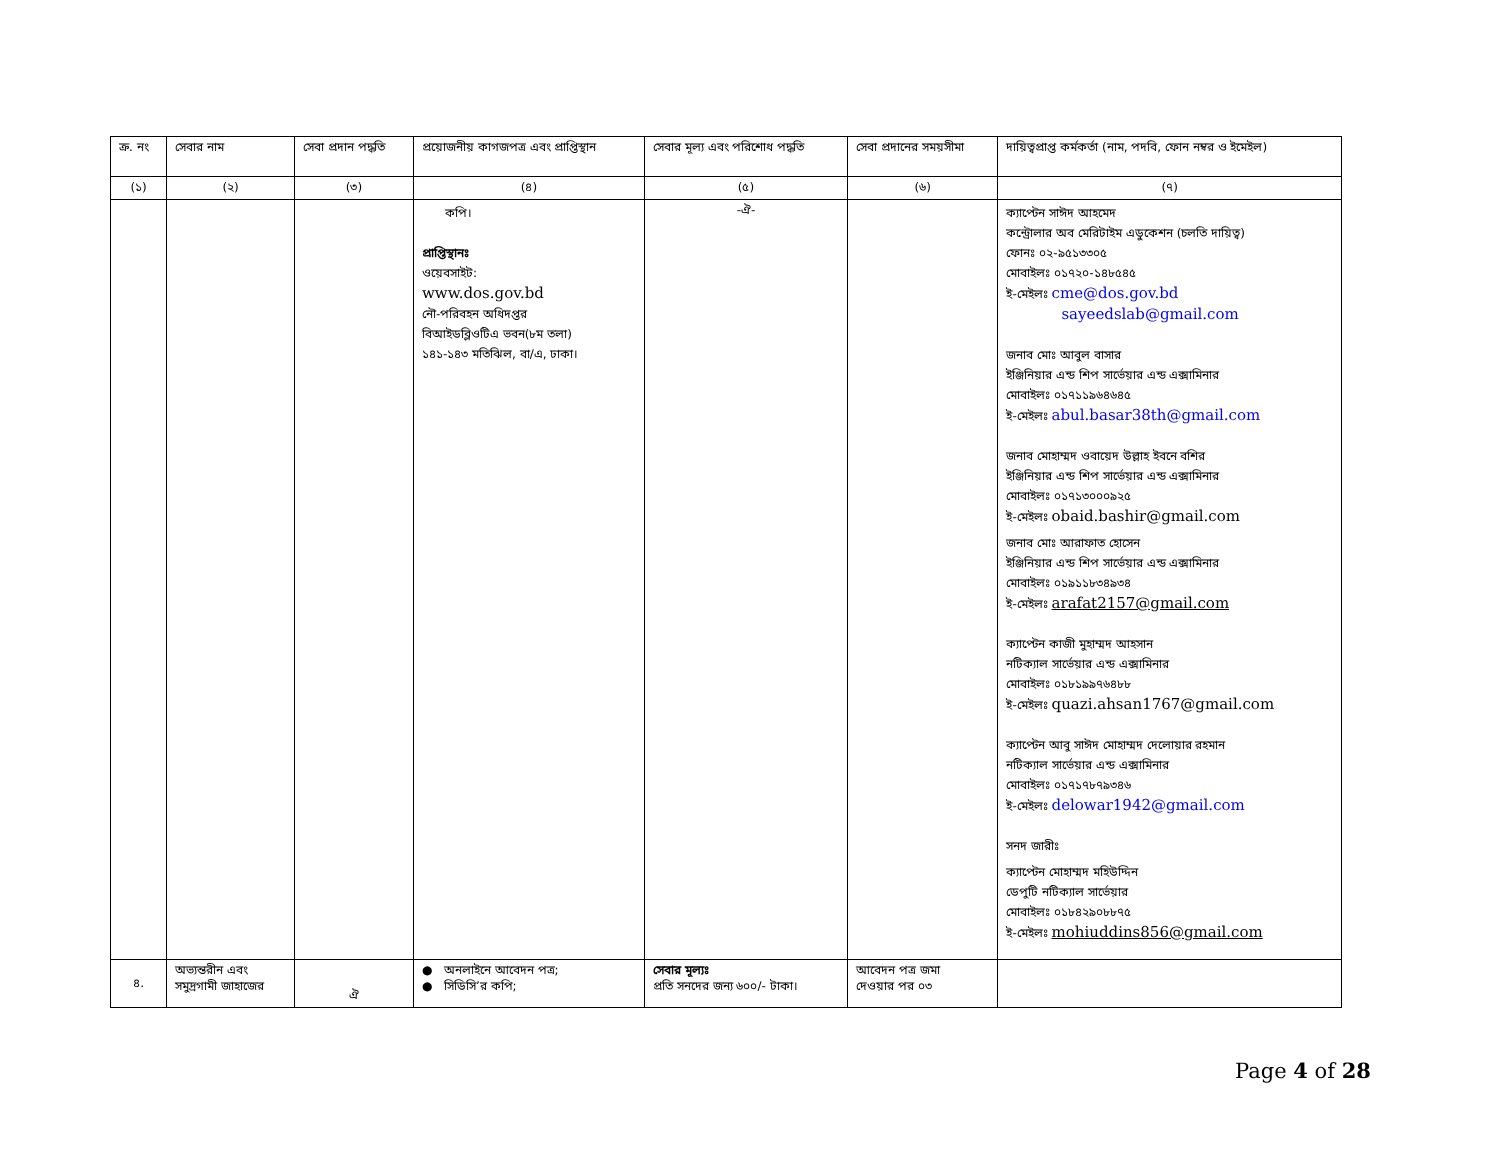| ক্র. নং | সেবার নাম | সেবা প্রদান পদ্ধতি | প্রয়োজনীয় কাগজপত্র এবং প্রাপ্তিস্থান | সেবার মূল্য এবং পরিশোধ পদ্ধতি | সেবা প্রদানের সময়সীমা | দায়িত্বপ্রাপ্ত কর্মকর্তা (নাম, পদবি, ফোন নম্বর ও ইমেইল) |
| --- | --- | --- | --- | --- | --- | --- |
| (১) | (২) | (৩) | (৪) | (৫) | (৬) | (৭) |
| | | | কপি। প্রাপ্তিস্থানঃ ওয়েবসাইট: www.dos.gov.bd নৌ-পরিবহন অধিদপ্তর বিআইডব্লিওটিএ ভবন(৮ম তলা) ১৪১-১৪৩ মতিঝিল, বা/এ, ঢাকা। | -ঐ- | | ক্যাপ্টেন সাঈদ আহমেদ কন্ট্রোলার অব মেরিটাইম এডুকেশন (চলতি দায়িত্ব) ফোনঃ ০২-৯৫১৩৩০৫ মোবাইলঃ ০১৭২০-১৪৮৫৪৫ ই-মেইলঃ cme@dos.gov.bd sayeedslab@gmail.com জনাব মোঃ আবুল বাসার ইঞ্জিনিয়ার এন্ড শিপ সার্ভেয়ার এন্ড এক্সামিনার মোবাইলঃ ০১৭১১৯৬৪৬৪৫ ই-মেইলঃ abul.basar38th@gmail.com জনাব মোহাম্মদ ওবায়েদ উল্লাহ ইবনে বশির ইঞ্জিনিয়ার এন্ড শিপ সার্ভেয়ার এন্ড এক্সামিনার মোবাইলঃ ০১৭১৩০০০৯২৫ ই-মেইলঃ obaid.bashir@gmail.com জনাব মোঃ আরাফাত হোসেন ইঞ্জিনিয়ার এন্ড শিপ সার্ভেয়ার এন্ড এক্সামিনার মোবাইলঃ ০১৯১১৮৩৪৯৩৪ ই-মেইলঃ arafat2157@gmail.com ক্যাপ্টেন কাজী মুহাম্মদ আহসান নটিক্যাল সার্ভেয়ার এন্ড এক্সামিনার মোবাইলঃ ০১৮১৯৯৭৬৪৮৮ ই-মেইলঃ quazi.ahsan1767@gmail.com ক্যাপ্টেন আবু সাঈদ মোহাম্মদ দেলোয়ার রহমান নটিক্যাল সার্ভেয়ার এন্ড এক্সামিনার মোবাইলঃ ০১৭১৭৮৭৯৩৪৬ ই-মেইলঃ delowar1942@gmail.com সনদ জারীঃ ক্যাপ্টেন মোহাম্মদ মহিউদ্দিন ডেপুটি নটিক্যাল সার্ভেয়ার মোবাইলঃ ০১৮৪২৯০৮৮৭৫ ই-মেইলঃ mohiuddins856@gmail.com |
| ৪. | অভ্যন্তরীন এবং সমুদ্রগামী জাহাজের | ঐ | ● অনলাইনে আবেদন পত্র; ● সিডিসি’র কপি; | সেবার মূল্যঃ প্রতি সনদের জন্য ৬০০/- টাকা। | আবেদন পত্র জমা দেওয়ার পর ০৩ | |
Page 4 of 28